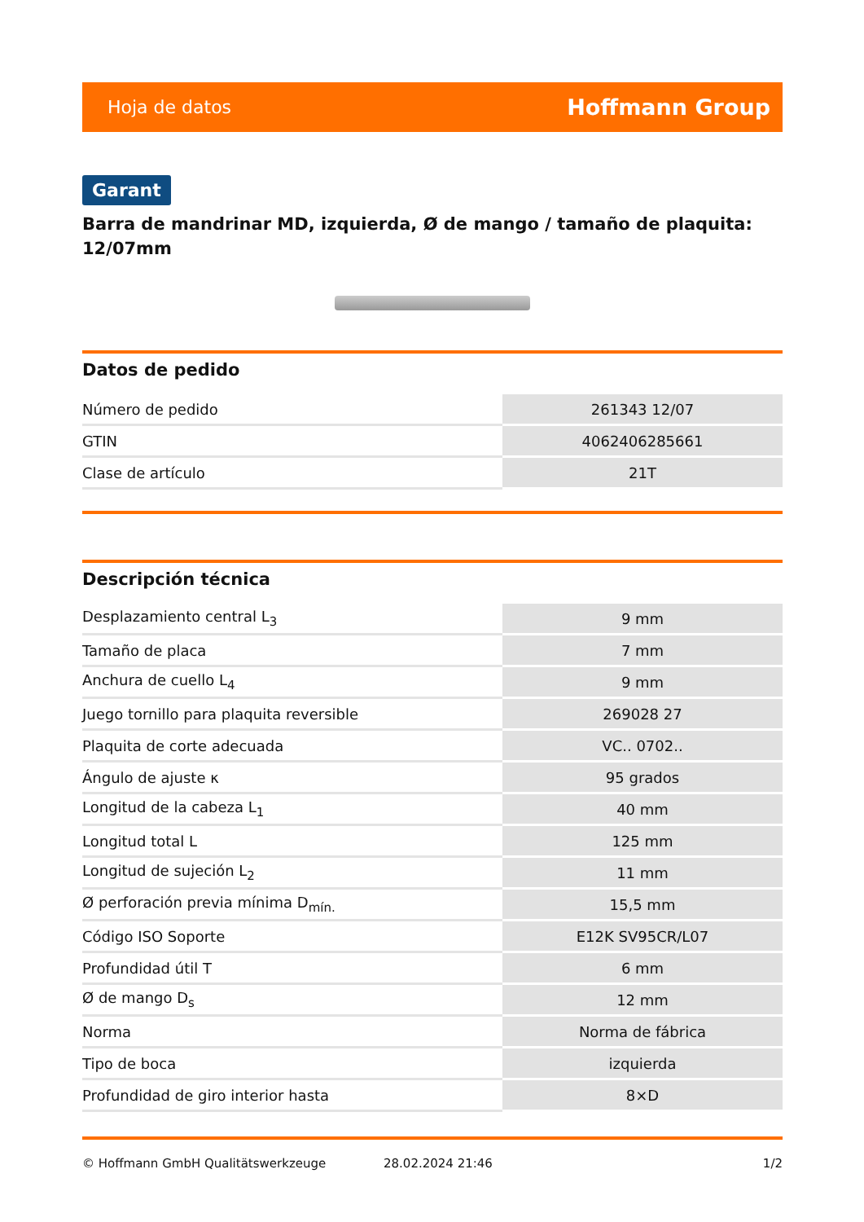Hoja de datos Hoffmann Group
Garant
Barra de mandrinar MD, izquierda, Ø de mango / tamaño de plaquita: 12/07mm
Datos de pedido
| Número de pedido | 261343 12/07 |
| GTIN | 4062406285661 |
| Clase de artículo | 21T |
Descripción técnica
| Desplazamiento central L<sub>3</sub> | 9 mm |
| Tamaño de placa | 7 mm |
| Anchura de cuello L<sub>4</sub> | 9 mm |
| Juego tornillo para plaquita reversible | 269028 27 |
| Plaquita de corte adecuada | VC.. 0702.. |
| Ángulo de ajuste κ | 95 grados |
| Longitud de la cabeza L<sub>1</sub> | 40 mm |
| Longitud total L | 125 mm |
| Longitud de sujeción L<sub>2</sub> | 11 mm |
| Ø perforación previa mínima D<sub>mín.</sub> | 15,5 mm |
| Código ISO Soporte | E12K SV95CR/L07 |
| Profundidad útil T | 6 mm |
| Ø de mango D<sub>s</sub> | 12 mm |
| Norma | Norma de fábrica |
| Tipo de boca | izquierda |
| Profundidad de giro interior hasta | 8×D |
© Hoffmann GmbH Qualitätswerkzeuge 28.02.2024 21:46 1/2